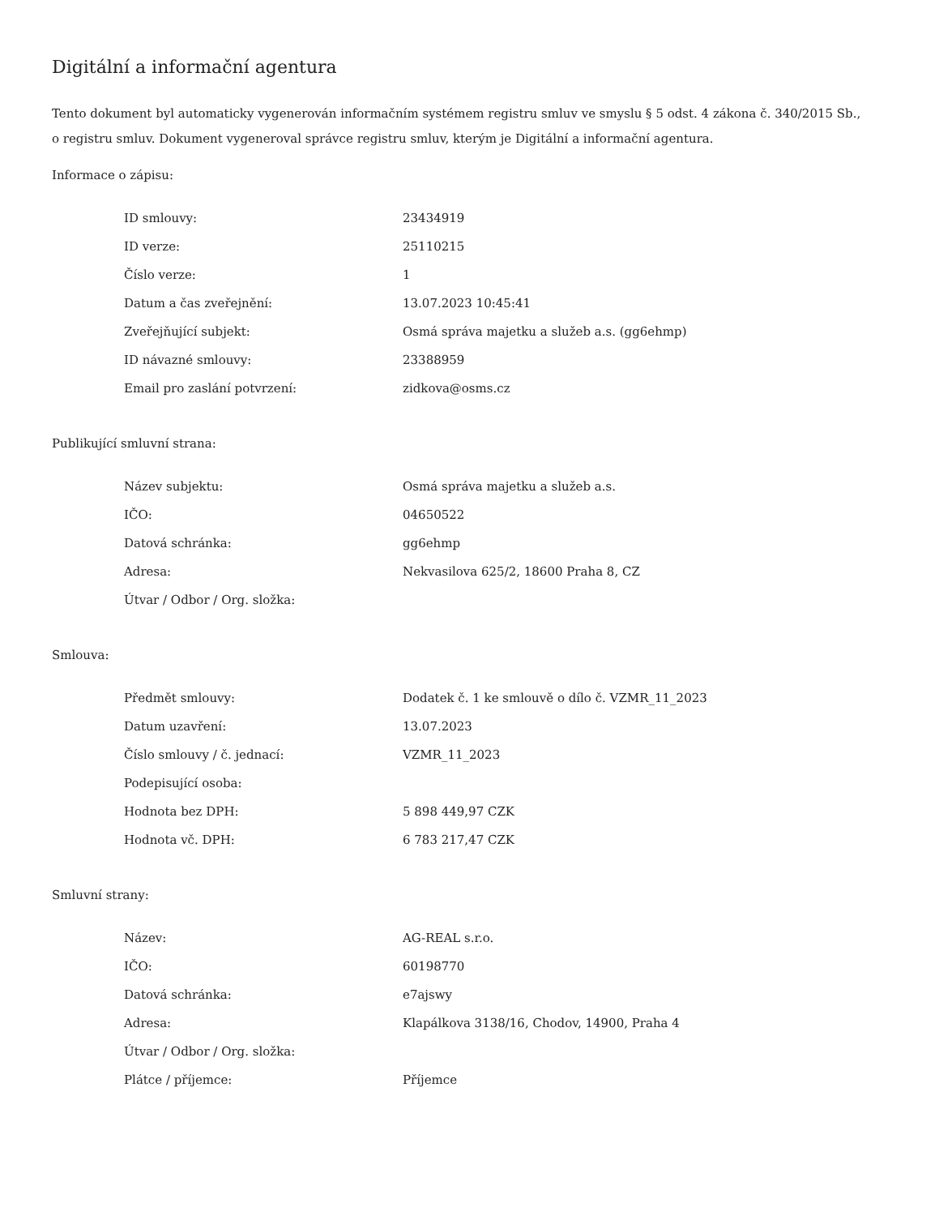Digitální a informační agentura
Tento dokument byl automaticky vygenerován informačním systémem registru smluv ve smyslu § 5 odst. 4 zákona č. 340/2015 Sb., o registru smluv. Dokument vygeneroval správce registru smluv, kterým je Digitální a informační agentura.
Informace o zápisu:
| ID smlouvy: | 23434919 |
| ID verze: | 25110215 |
| Číslo verze: | 1 |
| Datum a čas zveřejnění: | 13.07.2023 10:45:41 |
| Zveřejňující subjekt: | Osmá správa majetku a služeb a.s. (gg6ehmp) |
| ID návazné smlouvy: | 23388959 |
| Email pro zaslání potvrzení: | zidkova@osms.cz |
Publikující smluvní strana:
| Název subjektu: | Osmá správa majetku a služeb a.s. |
| IČO: | 04650522 |
| Datová schránka: | gg6ehmp |
| Adresa: | Nekvasilova 625/2, 18600 Praha 8, CZ |
| Útvar / Odbor / Org. složka: | |
Smlouva:
| Předmět smlouvy: | Dodatek č. 1 ke smlouvě o dílo č. VZMR_11_2023 |
| Datum uzavření: | 13.07.2023 |
| Číslo smlouvy / č. jednací: | VZMR_11_2023 |
| Podepisující osoba: | |
| Hodnota bez DPH: | 5 898 449,97 CZK |
| Hodnota vč. DPH: | 6 783 217,47 CZK |
Smluvní strany:
| Název: | AG-REAL s.r.o. |
| IČO: | 60198770 |
| Datová schránka: | e7ajswy |
| Adresa: | Klapálkova 3138/16, Chodov, 14900, Praha 4 |
| Útvar / Odbor / Org. složka: | |
| Plátce / příjemce: | Příjemce |